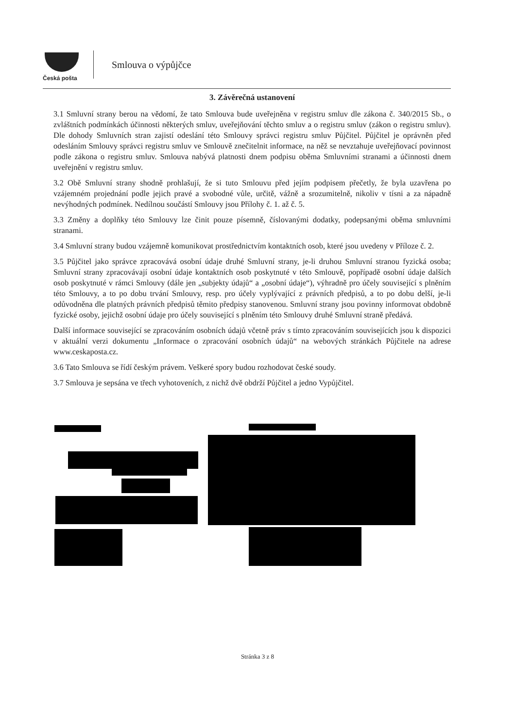Česká pošta
Smlouva o výpůjčce
3. Závěrečná ustanovení
3.1 Smluvní strany berou na vědomí, že tato Smlouva bude uveřejněna v registru smluv dle zákona č. 340/2015 Sb., o zvláštních podmínkách účinnosti některých smluv, uveřejňování těchto smluv a o registru smluv (zákon o registru smluv). Dle dohody Smluvních stran zajistí odeslání této Smlouvy správci registru smluv Půjčitel. Půjčitel je oprávněn před odesláním Smlouvy správci registru smluv ve Smlouvě znečitelnit informace, na něž se nevztahuje uveřejňovací povinnost podle zákona o registru smluv. Smlouva nabývá platnosti dnem podpisu oběma Smluvními stranami a účinnosti dnem uveřejnění v registru smluv.
3.2 Obě Smluvní strany shodně prohlašují, že si tuto Smlouvu před jejím podpisem přečetly, že byla uzavřena po vzájemném projednání podle jejich pravé a svobodné vůle, určitě, vážně a srozumitelně, nikoliv v tísni a za nápadně nevýhodných podmínek. Nedílnou součástí Smlouvy jsou Přílohy č. 1. až č. 5.
3.3 Změny a doplňky této Smlouvy lze činit pouze písemně, číslovanými dodatky, podepsanými oběma smluvními stranami.
3.4 Smluvní strany budou vzájemně komunikovat prostřednictvím kontaktních osob, které jsou uvedeny v Příloze č. 2.
3.5 Půjčitel jako správce zpracovává osobní údaje druhé Smluvní strany, je-li druhou Smluvní stranou fyzická osoba; Smluvní strany zpracovávají osobní údaje kontaktních osob poskytnuté v této Smlouvě, popřípadě osobní údaje dalších osob poskytnuté v rámci Smlouvy (dále jen „subjekty údajů“ a „osobní údaje“), výhradně pro účely související s plněním této Smlouvy, a to po dobu trvání Smlouvy, resp. pro účely vyplývající z právních předpisů, a to po dobu delší, je-li odůvodněna dle platných právních předpisů těmito předpisy stanovenou. Smluvní strany jsou povinny informovat obdobně fyzické osoby, jejichž osobní údaje pro účely související s plněním této Smlouvy druhé Smluvní straně předává.
Další informace související se zpracováním osobních údajů včetně práv s tímto zpracováním souvisejících jsou k dispozici v aktuální verzi dokumentu „Informace o zpracování osobních údajů“ na webových stránkách Půjčitele na adrese www.ceskaposta.cz.
3.6 Tato Smlouva se řídí českým právem. Veškeré spory budou rozhodovat české soudy.
3.7 Smlouva je sepsána ve třech vyhotoveních, z nichž dvě obdrží Půjčitel a jedno Vypůjčitel.
Stránka 3 z 8